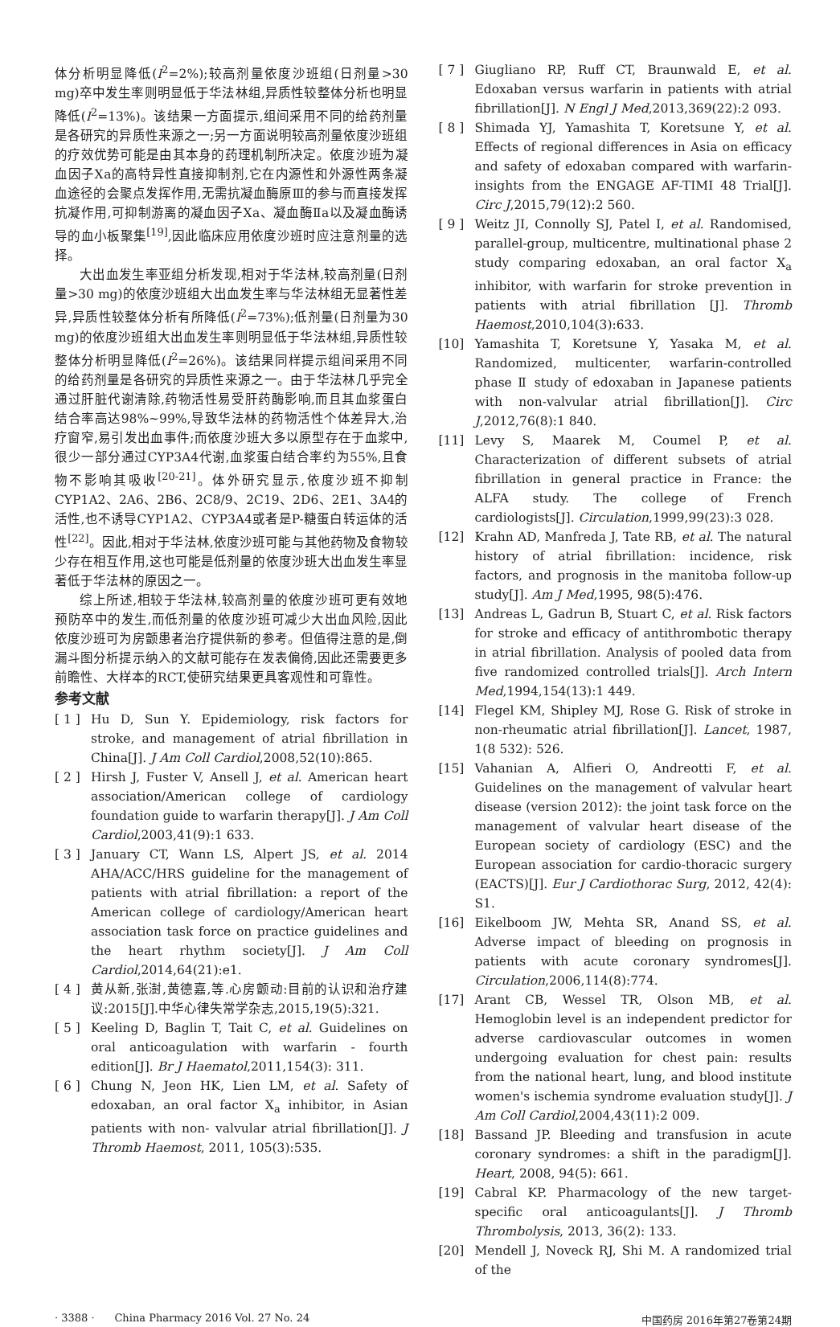体分析明显降低(I<sup>2</sup>=2%);较高剂量依度沙班组(日剂量>30 mg)卒中发生率则明显低于华法林组,异质性较整体分析也明显降低(I<sup>2</sup>=13%)。该结果一方面提示,组间采用不同的给药剂量是各研究的异质性来源之一;另一方面说明较高剂量依度沙班组的疗效优势可能是由其本身的药理机制所决定。依度沙班为凝血因子Ⅹa的高特异性直接抑制剂,它在内源性和外源性两条凝血途径的会聚点发挥作用,无需抗凝血酶原Ⅲ的参与而直接发挥抗凝作用,可抑制游离的凝血因子Ⅹa、凝血酶Ⅱa以及凝血酶诱导的血小板聚集<sup>[19]</sup>,因此临床应用依度沙班时应注意剂量的选择。
大出血发生率亚组分析发现,相对于华法林,较高剂量(日剂量>30 mg)的依度沙班组大出血发生率与华法林组无显著性差异,异质性较整体分析有所降低(I<sup>2</sup>=73%);低剂量(日剂量为30 mg)的依度沙班组大出血发生率则明显低于华法林组,异质性较整体分析明显降低(I<sup>2</sup>=26%)。该结果同样提示组间采用不同的给药剂量是各研究的异质性来源之一。由于华法林几乎完全通过肝脏代谢清除,药物活性易受肝药酶影响,而且其血浆蛋白结合率高达98%~99%,导致华法林的药物活性个体差异大,治疗窗窄,易引发出血事件;而依度沙班大多以原型存在于血浆中,很少一部分通过CYP3A4代谢,血浆蛋白结合率约为55%,且食物不影响其吸收<sup>[20-21]</sup>。体外研究显示,依度沙班不抑制CYP1A2、2A6、2B6、2C8/9、2C19、2D6、2E1、3A4的活性,也不诱导CYP1A2、CYP3A4或者是P-糖蛋白转运体的活性<sup>[22]</sup>。因此,相对于华法林,依度沙班可能与其他药物及食物较少存在相互作用,这也可能是低剂量的依度沙班大出血发生率显著低于华法林的原因之一。
综上所述,相较于华法林,较高剂量的依度沙班可更有效地预防卒中的发生,而低剂量的依度沙班可减少大出血风险,因此依度沙班可为房颤患者治疗提供新的参考。但值得注意的是,倒漏斗图分析提示纳入的文献可能存在发表偏倚,因此还需要更多前瞻性、大样本的RCT,使研究结果更具客观性和可靠性。
参考文献
[ 1 ] Hu D, Sun Y. Epidemiology, risk factors for stroke, and management of atrial fibrillation in China[J]. J Am Coll Cardiol,2008,52(10):865.
[ 2 ] Hirsh J, Fuster V, Ansell J, et al. American heart association/American college of cardiology foundation guide to warfarin therapy[J]. J Am Coll Cardiol,2003,41(9):1 633.
[ 3 ] January CT, Wann LS, Alpert JS, et al. 2014 AHA/ACC/HRS guideline for the management of patients with atrial fibrillation: a report of the American college of cardiology/American heart association task force on practice guidelines and the heart rhythm society[J]. J Am Coll Cardiol,2014,64(21):e1.
[ 4 ] 黄从新,张澍,黄德嘉,等.心房颤动:目前的认识和治疗建议:2015[J].中华心律失常学杂志,2015,19(5):321.
[ 5 ] Keeling D, Baglin T, Tait C, et al. Guidelines on oral anticoagulation with warfarin - fourth edition[J]. Br J Haematol,2011,154(3): 311.
[ 6 ] Chung N, Jeon HK, Lien LM, et al. Safety of edoxaban, an oral factor X<sub>a</sub> inhibitor, in Asian patients with non- valvular atrial fibrillation[J]. J Thromb Haemost, 2011, 105(3):535.
[ 7 ] Giugliano RP, Ruff CT, Braunwald E, et al. Edoxaban versus warfarin in patients with atrial fibrillation[J]. N Engl J Med,2013,369(22):2 093.
[ 8 ] Shimada YJ, Yamashita T, Koretsune Y, et al. Effects of regional differences in Asia on efficacy and safety of edoxaban compared with warfarin-insights from the ENGAGE AF-TIMI 48 Trial[J]. Circ J,2015,79(12):2 560.
[ 9 ] Weitz JI, Connolly SJ, Patel I, et al. Randomised, parallel-group, multicentre, multinational phase 2 study comparing edoxaban, an oral factor X<sub>a</sub> inhibitor, with warfarin for stroke prevention in patients with atrial fibrillation [J]. Thromb Haemost,2010,104(3):633.
[10] Yamashita T, Koretsune Y, Yasaka M, et al. Randomized, multicenter, warfarin-controlled phase Ⅱ study of edoxaban in Japanese patients with non-valvular atrial fibrillation[J]. Circ J,2012,76(8):1 840.
[11] Levy S, Maarek M, Coumel P, et al. Characterization of different subsets of atrial fibrillation in general practice in France: the ALFA study. The college of French cardiologists[J]. Circulation,1999,99(23):3 028.
[12] Krahn AD, Manfreda J, Tate RB, et al. The natural history of atrial fibrillation: incidence, risk factors, and prognosis in the manitoba follow-up study[J]. Am J Med,1995, 98(5):476.
[13] Andreas L, Gadrun B, Stuart C, et al. Risk factors for stroke and efficacy of antithrombotic therapy in atrial fibrillation. Analysis of pooled data from five randomized controlled trials[J]. Arch Intern Med,1994,154(13):1 449.
[14] Flegel KM, Shipley MJ, Rose G. Risk of stroke in non-rheumatic atrial fibrillation[J]. Lancet, 1987, 1(8 532): 526.
[15] Vahanian A, Alfieri O, Andreotti F, et al. Guidelines on the management of valvular heart disease (version 2012): the joint task force on the management of valvular heart disease of the European society of cardiology (ESC) and the European association for cardio-thoracic surgery (EACTS)[J]. Eur J Cardiothorac Surg, 2012, 42(4): S1.
[16] Eikelboom JW, Mehta SR, Anand SS, et al. Adverse impact of bleeding on prognosis in patients with acute coronary syndromes[J]. Circulation,2006,114(8):774.
[17] Arant CB, Wessel TR, Olson MB, et al. Hemoglobin level is an independent predictor for adverse cardiovascular outcomes in women undergoing evaluation for chest pain: results from the national heart, lung, and blood institute women's ischemia syndrome evaluation study[J]. J Am Coll Cardiol,2004,43(11):2 009.
[18] Bassand JP. Bleeding and transfusion in acute coronary syndromes: a shift in the paradigm[J]. Heart, 2008, 94(5): 661.
[19] Cabral KP. Pharmacology of the new target-specific oral anticoagulants[J]. J Thromb Thrombolysis, 2013, 36(2): 133.
[20] Mendell J, Noveck RJ, Shi M. A randomized trial of the
· 3388 · China Pharmacy 2016 Vol. 27 No. 24 中国药房 2016年第27卷第24期